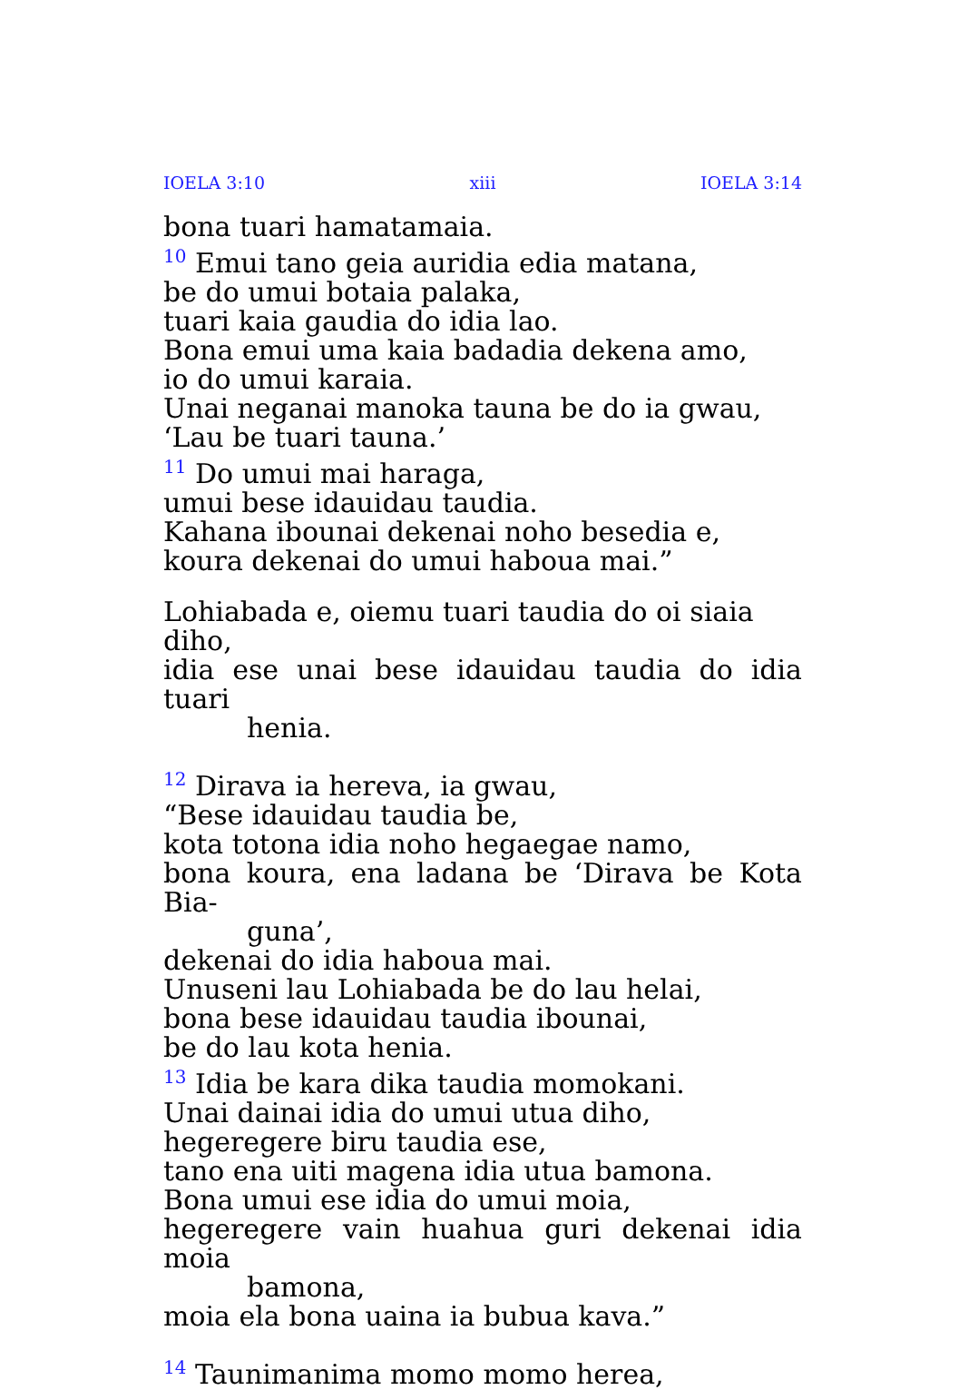IOELA 3:10 xiii IOELA 3:14
bona tuari hamatamaia.
<sup>10</sup> Emui tano geia auridia edia matana,
be do umui botaia palaka,
tuari kaia gaudia do idia lao.
Bona emui uma kaia badadia dekena amo,
io do umui karaia.
Unai neganai manoka tauna be do ia gwau,
‘Lau be tuari tauna.’
<sup>11</sup> Do umui mai haraga,
umui bese idauidau taudia.
Kahana ibounai dekenai noho besedia e,
koura dekenai do umui haboua mai.”
Lohiabada e, oiemu tuari taudia do oi siaia diho,
idia ese unai bese idauidau taudia do idia tuari
henia.
<sup>12</sup> Dirava ia hereva, ia gwau,
“Bese idauidau taudia be,
kota totona idia noho hegaegae namo,
bona koura, ena ladana be ‘Dirava be Kota Bia-
guna’,
dekenai do idia haboua mai.
Unuseni lau Lohiabada be do lau helai,
bona bese idauidau taudia ibounai,
be do lau kota henia.
<sup>13</sup> Idia be kara dika taudia momokani.
Unai dainai idia do umui utua diho,
hegeregere biru taudia ese,
tano ena uiti magena idia utua bamona.
Bona umui ese idia do umui moia,
hegeregere vain huahua guri dekenai idia moia
bamona,
moia ela bona uaina ia bubua kava.”
<sup>14</sup> Taunimanima momo momo herea,